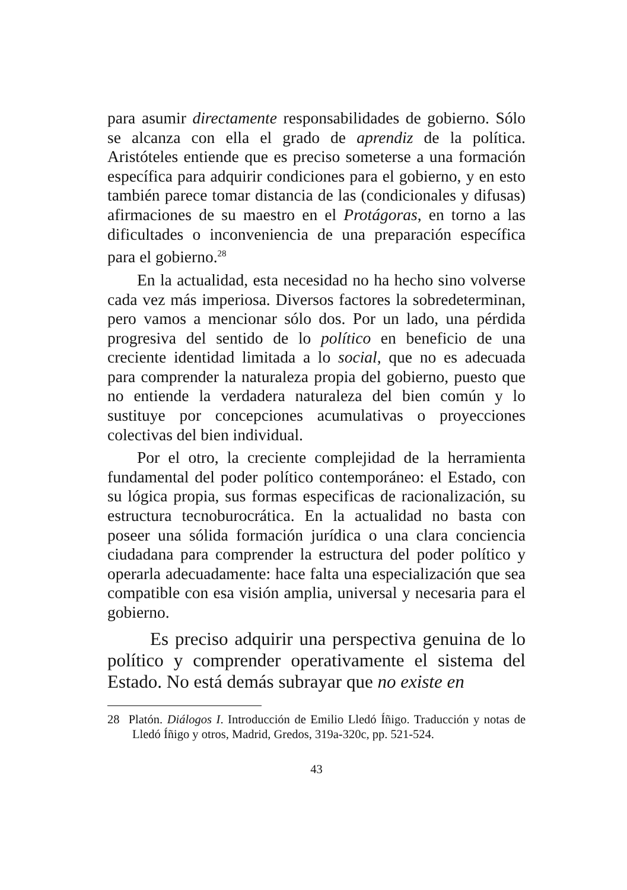para asumir directamente responsabilidades de gobierno. Sólo se alcanza con ella el grado de aprendiz de la política. Aristóteles entiende que es preciso someterse a una formación específica para adquirir condiciones para el gobierno, y en esto también parece tomar distancia de las (condicionales y difusas) afirmaciones de su maestro en el Protágoras, en torno a las dificultades o inconveniencia de una preparación específica para el gobierno.<sup>28</sup>
En la actualidad, esta necesidad no ha hecho sino volverse cada vez más imperiosa. Diversos factores la sobredeterminan, pero vamos a mencionar sólo dos. Por un lado, una pérdida progresiva del sentido de lo político en beneficio de una creciente identidad limitada a lo social, que no es adecuada para comprender la naturaleza propia del gobierno, puesto que no entiende la verdadera naturaleza del bien común y lo sustituye por concepciones acumulativas o proyecciones colectivas del bien individual.
Por el otro, la creciente complejidad de la herramienta fundamental del poder político contemporáneo: el Estado, con su lógica propia, sus formas especificas de racionalización, su estructura tecnoburocrática. En la actualidad no basta con poseer una sólida formación jurídica o una clara conciencia ciudadana para comprender la estructura del poder político y operarla adecuadamente: hace falta una especialización que sea compatible con esa visión amplia, universal y necesaria para el gobierno.
Es preciso adquirir una perspectiva genuina de lo político y comprender operativamente el sistema del Estado. No está demás subrayar que no existe en
28 Platón. Diálogos I. Introducción de Emilio Lledó Íñigo. Traducción y notas de Lledó Íñigo y otros, Madrid, Gredos, 319a-320c, pp. 521-524.
43